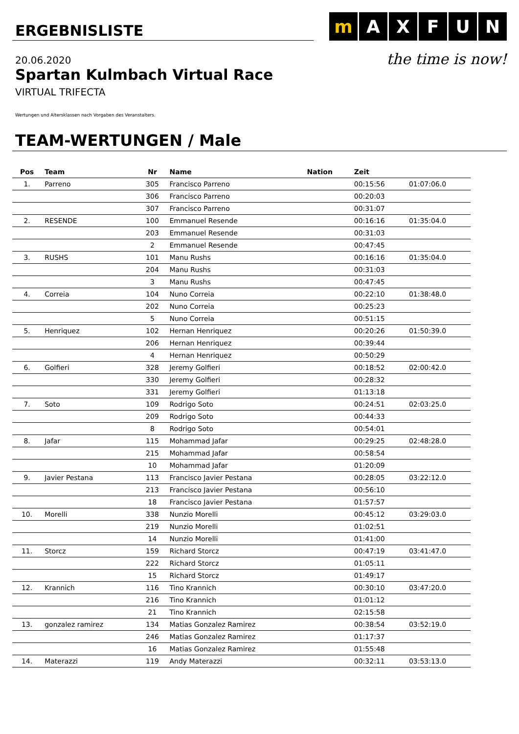ERGEBNISLISTE
20.06.2020
Spartan Kulmbach Virtual Race
VIRTUAL TRIFECTA
mAXFUN
the time is now!
Wertungen und Altersklassen nach Vorgaben des Veranstalters.
TEAM-WERTUNGEN / Male
| Pos | Team | Nr | Name | Nation | Zeit | |
| --- | --- | --- | --- | --- | --- | --- |
| 1. | Parreno | 305 | Francisco Parreno | | 00:15:56 | 01:07:06.0 |
| | | 306 | Francisco Parreno | | 00:20:03 | |
| | | 307 | Francisco Parreno | | 00:31:07 | |
| 2. | RESENDE | 100 | Emmanuel Resende | | 00:16:16 | 01:35:04.0 |
| | | 203 | Emmanuel Resende | | 00:31:03 | |
| | | 2 | Emmanuel Resende | | 00:47:45 | |
| 3. | RUSHS | 101 | Manu Rushs | | 00:16:16 | 01:35:04.0 |
| | | 204 | Manu Rushs | | 00:31:03 | |
| | | 3 | Manu Rushs | | 00:47:45 | |
| 4. | Correia | 104 | Nuno Correia | | 00:22:10 | 01:38:48.0 |
| | | 202 | Nuno Correia | | 00:25:23 | |
| | | 5 | Nuno Correia | | 00:51:15 | |
| 5. | Henriquez | 102 | Hernan Henriquez | | 00:20:26 | 01:50:39.0 |
| | | 206 | Hernan Henriquez | | 00:39:44 | |
| | | 4 | Hernan Henriquez | | 00:50:29 | |
| 6. | Golfieri | 328 | Jeremy Golfieri | | 00:18:52 | 02:00:42.0 |
| | | 330 | Jeremy Golfieri | | 00:28:32 | |
| | | 331 | Jeremy Golfieri | | 01:13:18 | |
| 7. | Soto | 109 | Rodrigo Soto | | 00:24:51 | 02:03:25.0 |
| | | 209 | Rodrigo Soto | | 00:44:33 | |
| | | 8 | Rodrigo Soto | | 00:54:01 | |
| 8. | Jafar | 115 | Mohammad Jafar | | 00:29:25 | 02:48:28.0 |
| | | 215 | Mohammad Jafar | | 00:58:54 | |
| | | 10 | Mohammad Jafar | | 01:20:09 | |
| 9. | Javier Pestana | 113 | Francisco Javier Pestana | | 00:28:05 | 03:22:12.0 |
| | | 213 | Francisco Javier Pestana | | 00:56:10 | |
| | | 18 | Francisco Javier Pestana | | 01:57:57 | |
| 10. | Morelli | 338 | Nunzio Morelli | | 00:45:12 | 03:29:03.0 |
| | | 219 | Nunzio Morelli | | 01:02:51 | |
| | | 14 | Nunzio Morelli | | 01:41:00 | |
| 11. | Storcz | 159 | Richard Storcz | | 00:47:19 | 03:41:47.0 |
| | | 222 | Richard Storcz | | 01:05:11 | |
| | | 15 | Richard Storcz | | 01:49:17 | |
| 12. | Krannich | 116 | Tino Krannich | | 00:30:10 | 03:47:20.0 |
| | | 216 | Tino Krannich | | 01:01:12 | |
| | | 21 | Tino Krannich | | 02:15:58 | |
| 13. | gonzalez ramirez | 134 | Matias Gonzalez Ramirez | | 00:38:54 | 03:52:19.0 |
| | | 246 | Matias Gonzalez Ramirez | | 01:17:37 | |
| | | 16 | Matias Gonzalez Ramirez | | 01:55:48 | |
| 14. | Materazzi | 119 | Andy Materazzi | | 00:32:11 | 03:53:13.0 |